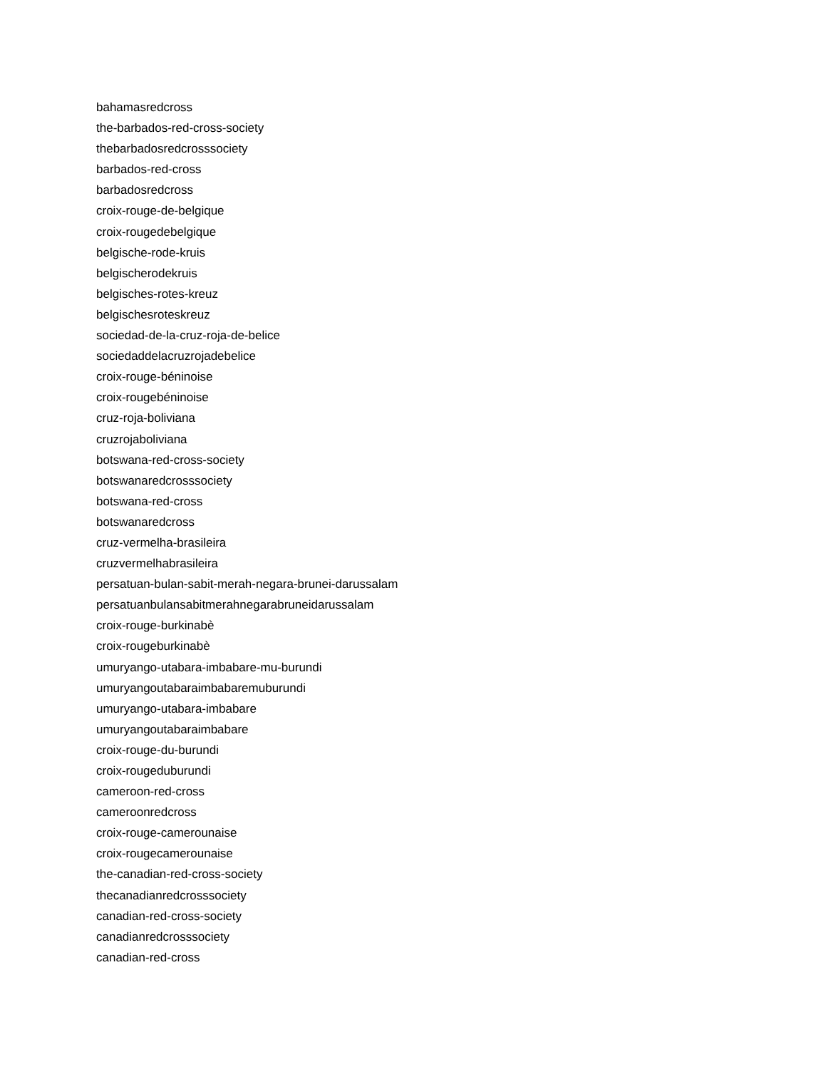bahamasredcross
the-barbados-red-cross-society
thebarbadosredcrosssociety
barbados-red-cross
barbadosredcross
croix-rouge-de-belgique
croix-rougedebelgique
belgische-rode-kruis
belgischerodekruis
belgisches-rotes-kreuz
belgischesroteskreuz
sociedad-de-la-cruz-roja-de-belice
sociedaddelacruzrojadebelice
croix-rouge-béninoise
croix-rougebéninoise
cruz-roja-boliviana
cruzrojaboliviana
botswana-red-cross-society
botswanaredcrosssociety
botswana-red-cross
botswanaredcross
cruz-vermelha-brasileira
cruzvermelhabrasileira
persatuan-bulan-sabit-merah-negara-brunei-darussalam
persatuanbulansabitmerahnegarabruneidarussalam
croix-rouge-burkinabè
croix-rougeburkinabè
umuryango-utabara-imbabare-mu-burundi
umuryangoutabaraimbabaremuburundi
umuryango-utabara-imbabare
umuryangoutabaraimbabare
croix-rouge-du-burundi
croix-rougeduburundi
cameroon-red-cross
cameroonredcross
croix-rouge-camerounaise
croix-rougecamerounaise
the-canadian-red-cross-society
thecanadianredcrosssociety
canadian-red-cross-society
canadianredcrosssociety
canadian-red-cross